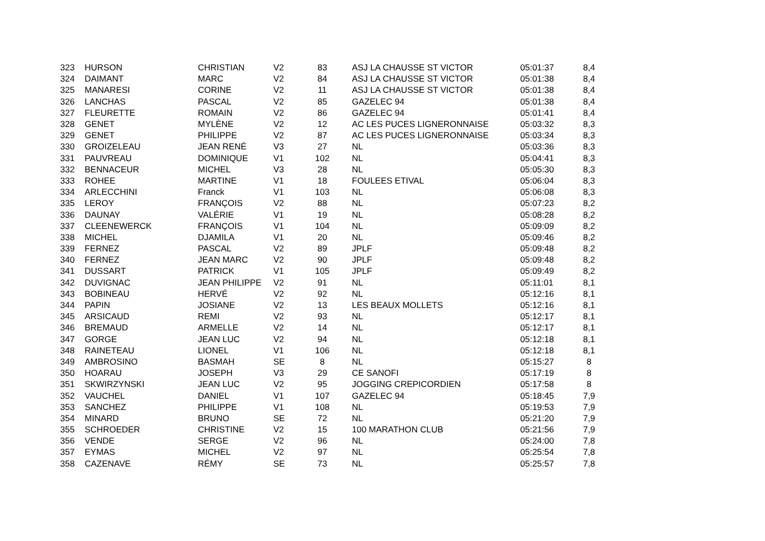| 323 | HURSON | CHRISTIAN | V2 | 83 | ASJ LA CHAUSSE ST VICTOR | 05:01:37 | 8,4 |
| 324 | DAIMANT | MARC | V2 | 84 | ASJ LA CHAUSSE ST VICTOR | 05:01:38 | 8,4 |
| 325 | MANARESI | CORINE | V2 | 11 | ASJ LA CHAUSSE ST VICTOR | 05:01:38 | 8,4 |
| 326 | LANCHAS | PASCAL | V2 | 85 | GAZELEC 94 | 05:01:38 | 8,4 |
| 327 | FLEURETTE | ROMAIN | V2 | 86 | GAZELEC 94 | 05:01:41 | 8,4 |
| 328 | GENET | MYLÈNE | V2 | 12 | AC LES PUCES LIGNERONNAISE | 05:03:32 | 8,3 |
| 329 | GENET | PHILIPPE | V2 | 87 | AC LES PUCES LIGNERONNAISE | 05:03:34 | 8,3 |
| 330 | GROIZELEAU | JEAN RENÉ | V3 | 27 | NL | 05:03:36 | 8,3 |
| 331 | PAUVREAU | DOMINIQUE | V1 | 102 | NL | 05:04:41 | 8,3 |
| 332 | BENNACEUR | MICHEL | V3 | 28 | NL | 05:05:30 | 8,3 |
| 333 | ROHEE | MARTINE | V1 | 18 | FOULEES ETIVAL | 05:06:04 | 8,3 |
| 334 | ARLECCHINI | Franck | V1 | 103 | NL | 05:06:08 | 8,3 |
| 335 | LEROY | FRANÇOIS | V2 | 88 | NL | 05:07:23 | 8,2 |
| 336 | DAUNAY | VALÉRIE | V1 | 19 | NL | 05:08:28 | 8,2 |
| 337 | CLEENEWERCK | FRANÇOIS | V1 | 104 | NL | 05:09:09 | 8,2 |
| 338 | MICHEL | DJAMILA | V1 | 20 | NL | 05:09:46 | 8,2 |
| 339 | FERNEZ | PASCAL | V2 | 89 | JPLF | 05:09:48 | 8,2 |
| 340 | FERNEZ | JEAN MARC | V2 | 90 | JPLF | 05:09:48 | 8,2 |
| 341 | DUSSART | PATRICK | V1 | 105 | JPLF | 05:09:49 | 8,2 |
| 342 | DUVIGNAC | JEAN PHILIPPE | V2 | 91 | NL | 05:11:01 | 8,1 |
| 343 | BOBINEAU | HERVÉ | V2 | 92 | NL | 05:12:16 | 8,1 |
| 344 | PAPIN | JOSIANE | V2 | 13 | LES BEAUX MOLLETS | 05:12:16 | 8,1 |
| 345 | ARSICAUD | REMI | V2 | 93 | NL | 05:12:17 | 8,1 |
| 346 | BREMAUD | ARMELLE | V2 | 14 | NL | 05:12:17 | 8,1 |
| 347 | GORGE | JEAN LUC | V2 | 94 | NL | 05:12:18 | 8,1 |
| 348 | RAINETEAU | LIONEL | V1 | 106 | NL | 05:12:18 | 8,1 |
| 349 | AMBROSINO | BASMAH | SE | 8 | NL | 05:15:27 | 8 |
| 350 | HOARAU | JOSEPH | V3 | 29 | CE SANOFI | 05:17:19 | 8 |
| 351 | SKWIRZYNSKI | JEAN LUC | V2 | 95 | JOGGING CREPICORDIEN | 05:17:58 | 8 |
| 352 | VAUCHEL | DANIEL | V1 | 107 | GAZELEC 94 | 05:18:45 | 7,9 |
| 353 | SANCHEZ | PHILIPPE | V1 | 108 | NL | 05:19:53 | 7,9 |
| 354 | MINARD | BRUNO | SE | 72 | NL | 05:21:20 | 7,9 |
| 355 | SCHROEDER | CHRISTINE | V2 | 15 | 100 MARATHON CLUB | 05:21:56 | 7,9 |
| 356 | VENDE | SERGE | V2 | 96 | NL | 05:24:00 | 7,8 |
| 357 | EYMAS | MICHEL | V2 | 97 | NL | 05:25:54 | 7,8 |
| 358 | CAZENAVE | RÉMY | SE | 73 | NL | 05:25:57 | 7,8 |